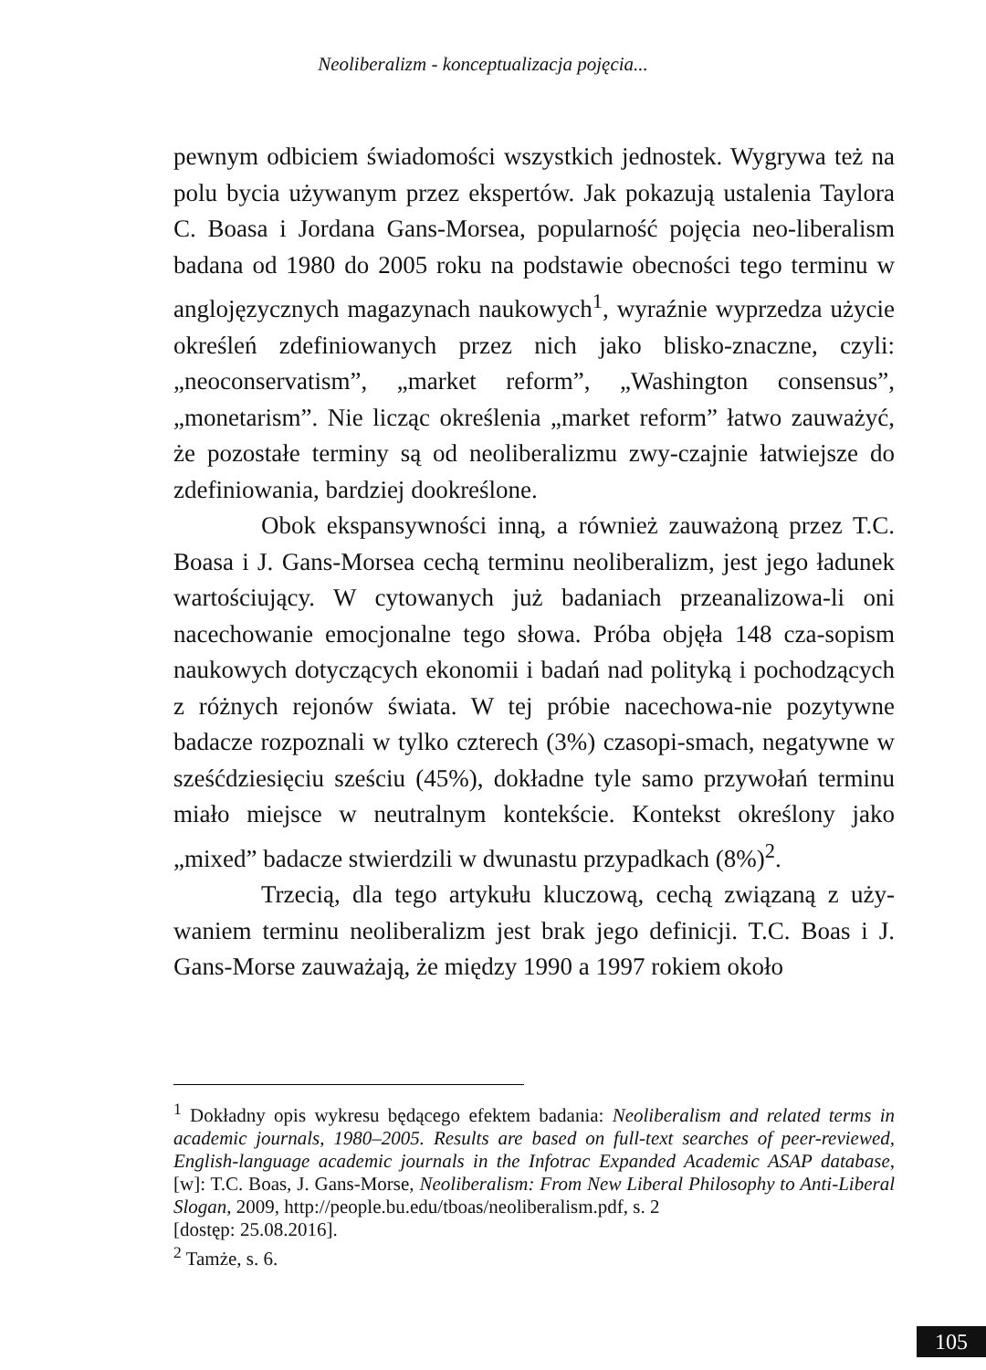Neoliberalizm - konceptualizacja pojęcia...
pewnym odbiciem świadomości wszystkich jednostek. Wygrywa też na polu bycia używanym przez ekspertów. Jak pokazują ustalenia Taylora C. Boasa i Jordana Gans-Morsea, popularność pojęcia neo-liberalism badana od 1980 do 2005 roku na podstawie obecności tego terminu w anglojęzycznych magazynach naukowych<sup>1</sup>, wyraźnie wyprzedza użycie określeń zdefiniowanych przez nich jako blisko-znaczne, czyli: „neoconservatism”, „market reform”, „Washington consensus”, „monetarism”. Nie licząc określenia „market reform” łatwo zauważyć, że pozostałe terminy są od neoliberalizmu zwy-czajnie łatwiejsze do zdefiniowania, bardziej dookreślone.
Obok ekspansywności inną, a również zauważoną przez T.C. Boasa i J. Gans-Morsea cechą terminu neoliberalizm, jest jego ładunek wartościujący. W cytowanych już badaniach przeanalizowa-li oni nacechowanie emocjonalne tego słowa. Próba objęła 148 cza-sopism naukowych dotyczących ekonomii i badań nad polityką i pochodzących z różnych rejonów świata. W tej próbie nacechowa-nie pozytywne badacze rozpoznali w tylko czterech (3%) czasopi-smach, negatywne w sześćdziesięciu sześciu (45%), dokładne tyle samo przywołań terminu miało miejsce w neutralnym kontekście. Kontekst określony jako „mixed” badacze stwierdzili w dwunastu przypadkach (8%)<sup>2</sup>.
Trzecią, dla tego artykułu kluczową, cechą związaną z uży-waniem terminu neoliberalizm jest brak jego definicji. T.C. Boas i J. Gans-Morse zauważają, że między 1990 a 1997 rokiem około
<sup>1</sup> Dokładny opis wykresu będącego efektem badania: Neoliberalism and related terms in academic journals, 1980–2005. Results are based on full-text searches of peer-reviewed, English-language academic journals in the Infotrac Expanded Academic ASAP database, [w]: T.C. Boas, J. Gans-Morse, Neoliberalism: From New Liberal Philosophy to Anti-Liberal Slogan, 2009, http://people.bu.edu/tboas/neoliberalism.pdf, s. 2
[dostęp: 25.08.2016].
<sup>2</sup> Tamże, s. 6.
105